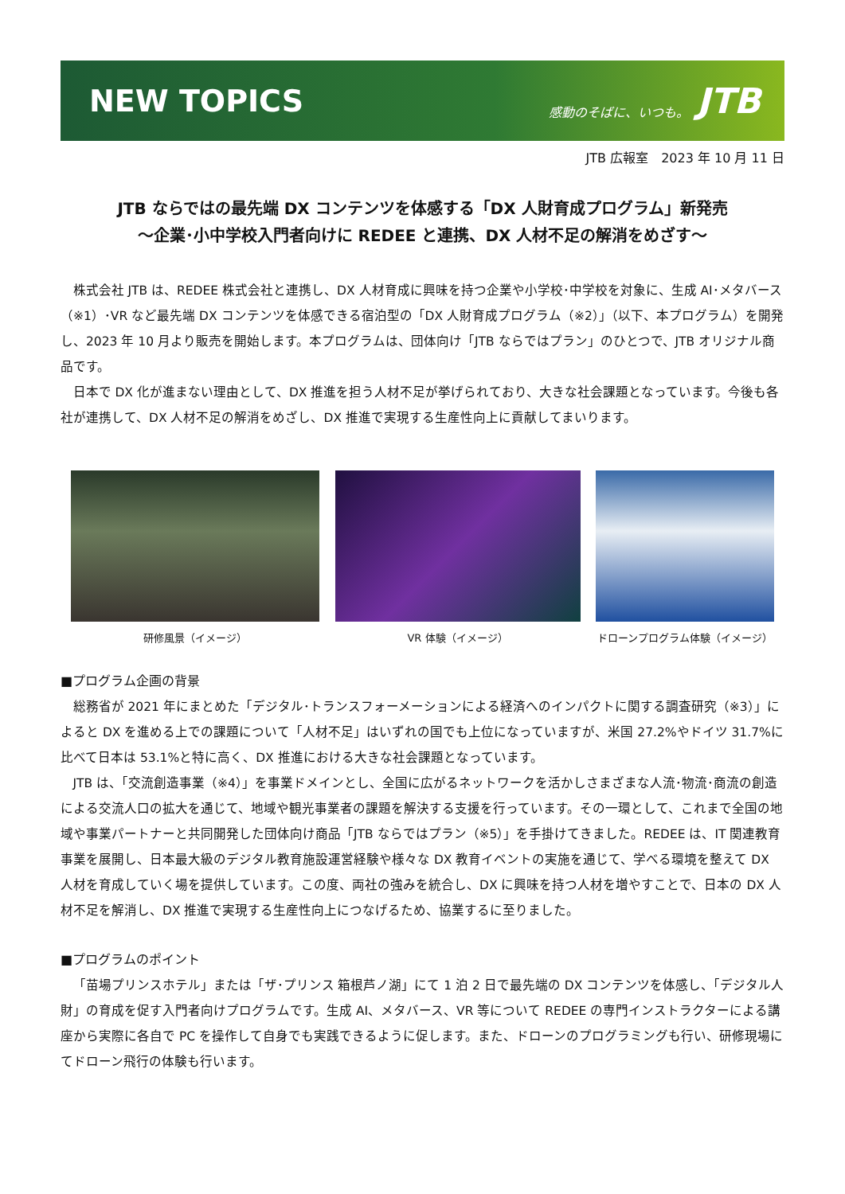NEW TOPICS
感動のそばに、いつも。 JTB
JTB 広報室　2023 年 10 月 11 日
JTB ならではの最先端 DX コンテンツを体感する「DX 人財育成プログラム」新発売
～企業･小中学校入門者向けに REDEE と連携、DX 人材不足の解消をめざす～
株式会社 JTB は、REDEE 株式会社と連携し、DX 人材育成に興味を持つ企業や小学校･中学校を対象に、生成 AI･メタバース（※1）･VR など最先端 DX コンテンツを体感できる宿泊型の「DX 人財育成プログラム（※2）」（以下、本プログラム）を開発し、2023 年 10 月より販売を開始します。本プログラムは、団体向け「JTB ならではプラン」のひとつで、JTB オリジナル商品です。
日本で DX 化が進まない理由として、DX 推進を担う人材不足が挙げられており、大きな社会課題となっています。今後も各社が連携して、DX 人材不足の解消をめざし、DX 推進で実現する生産性向上に貢献してまいります。
研修風景（イメージ） VR 体験（イメージ） ドローンプログラム体験（イメージ）
■プログラム企画の背景
総務省が 2021 年にまとめた「デジタル･トランスフォーメーションによる経済へのインパクトに関する調査研究（※3）」によると DX を進める上での課題について「人材不足」はいずれの国でも上位になっていますが、米国 27.2%やドイツ 31.7%に比べて日本は 53.1%と特に高く、DX 推進における大きな社会課題となっています。
JTB は、「交流創造事業（※4）」を事業ドメインとし、全国に広がるネットワークを活かしさまざまな人流･物流･商流の創造による交流人口の拡大を通じて、地域や観光事業者の課題を解決する支援を行っています。その一環として、これまで全国の地域や事業パートナーと共同開発した団体向け商品「JTB ならではプラン（※5）」を手掛けてきました。REDEE は、IT 関連教育事業を展開し、日本最大級のデジタル教育施設運営経験や様々な DX 教育イベントの実施を通じて、学べる環境を整えて DX 人材を育成していく場を提供しています。この度、両社の強みを統合し、DX に興味を持つ人材を増やすことで、日本の DX 人材不足を解消し、DX 推進で実現する生産性向上につなげるため、協業するに至りました。
■プログラムのポイント
「苗場プリンスホテル」または「ザ･プリンス 箱根芦ノ湖」にて 1 泊 2 日で最先端の DX コンテンツを体感し、「デジタル人財」の育成を促す入門者向けプログラムです。生成 AI、メタバース、VR 等について REDEE の専門インストラクターによる講座から実際に各自で PC を操作して自身でも実践できるように促します。また、ドローンのプログラミングも行い、研修現場にてドローン飛行の体験も行います。